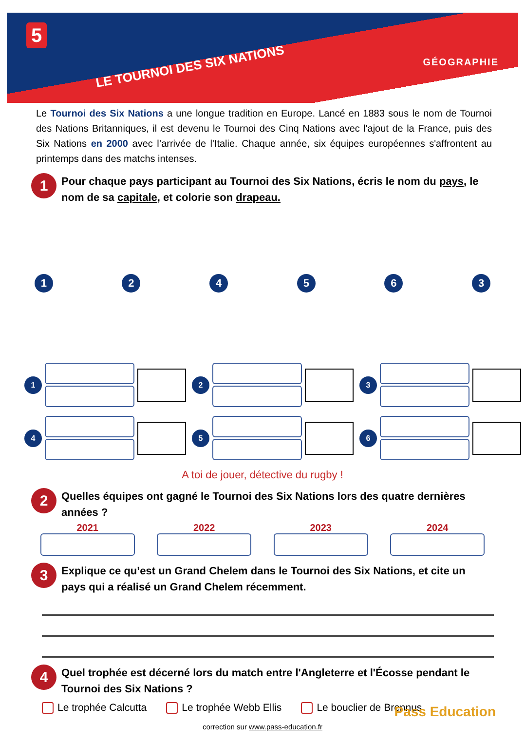5
LE TOURNOI DES SIX NATIONS GÉOGRAPHIE
Le Tournoi des Six Nations a une longue tradition en Europe. Lancé en 1883 sous le nom de Tournoi des Nations Britanniques, il est devenu le Tournoi des Cinq Nations avec l'ajout de la France, puis des Six Nations en 2000 avec l’arrivée de l'Italie. Chaque année, six équipes européennes s'affrontent au printemps dans des matchs intenses.
1
Pour chaque pays participant au Tournoi des Six Nations, écris le nom du pays, le nom de sa capitale, et colorie son drapeau.
124563
1
2
3
4
5
6
A toi de jouer, détective du rugby !
2
Quelles équipes ont gagné le Tournoi des Six Nations lors des quatre dernières années ?
2021 2022 2023 2024
3
Explique ce qu’est un Grand Chelem dans le Tournoi des Six Nations, et cite un pays qui a réalisé un Grand Chelem récemment.
4
Quel trophée est décerné lors du match entre l'Angleterre et l'Écosse pendant le Tournoi des Six Nations ?
Le trophée Calcutta Le trophée Webb Ellis Le bouclier de Brennus
correction sur www.pass-education.fr
Pass Education